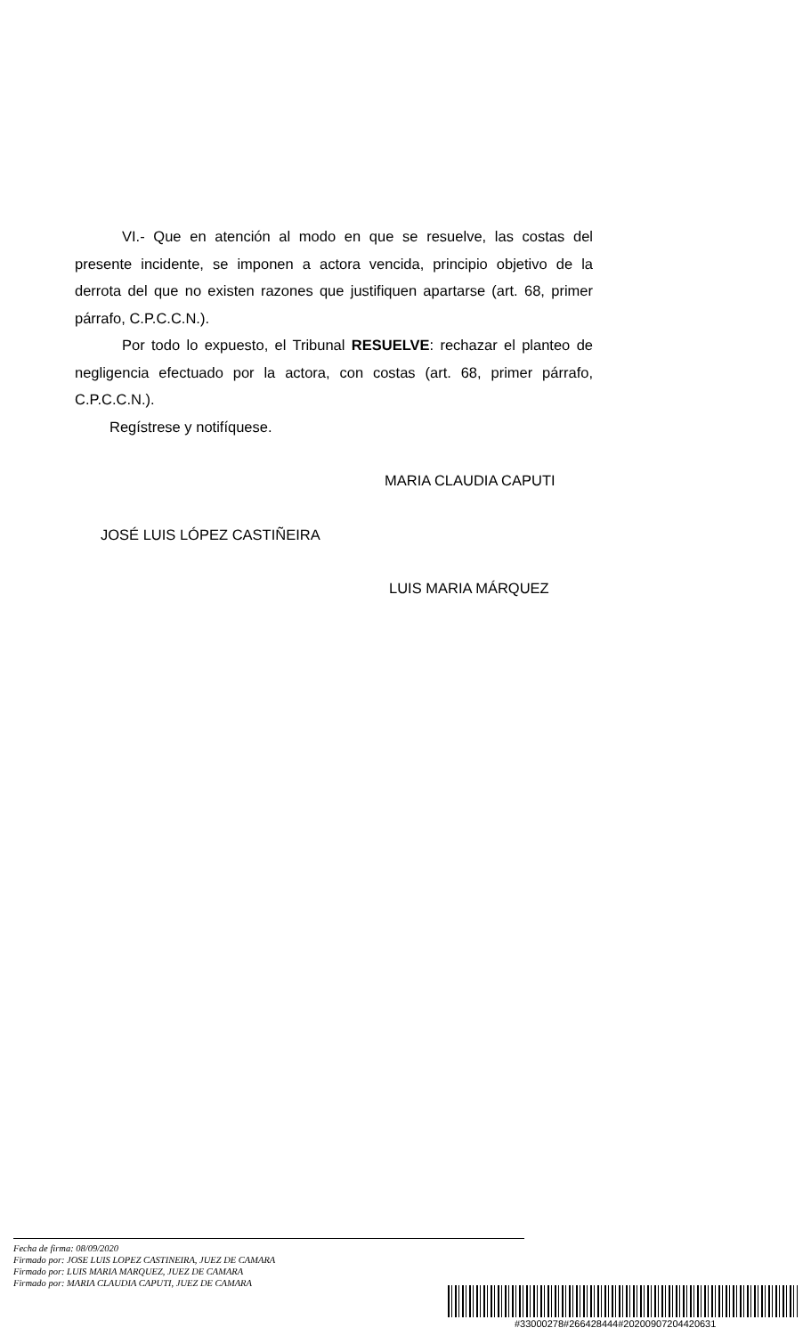VI.- Que en atención al modo en que se resuelve, las costas del presente incidente, se imponen a actora vencida, principio objetivo de la derrota del que no existen razones que justifiquen apartarse (art. 68, primer párrafo, C.P.C.C.N.).
Por todo lo expuesto, el Tribunal RESUELVE: rechazar el planteo de negligencia efectuado por la actora, con costas (art. 68, primer párrafo, C.P.C.C.N.).
Regístrese y notifíquese.
MARIA CLAUDIA CAPUTI
JOSÉ LUIS LÓPEZ CASTIÑEIRA
LUIS MARIA MÁRQUEZ
Fecha de firma: 08/09/2020
Firmado por: JOSE LUIS LOPEZ CASTINEIRA, JUEZ DE CAMARA
Firmado por: LUIS MARIA MARQUEZ, JUEZ DE CAMARA
Firmado por: MARIA CLAUDIA CAPUTI, JUEZ DE CAMARA
#33000278#266428444#20200907204420631